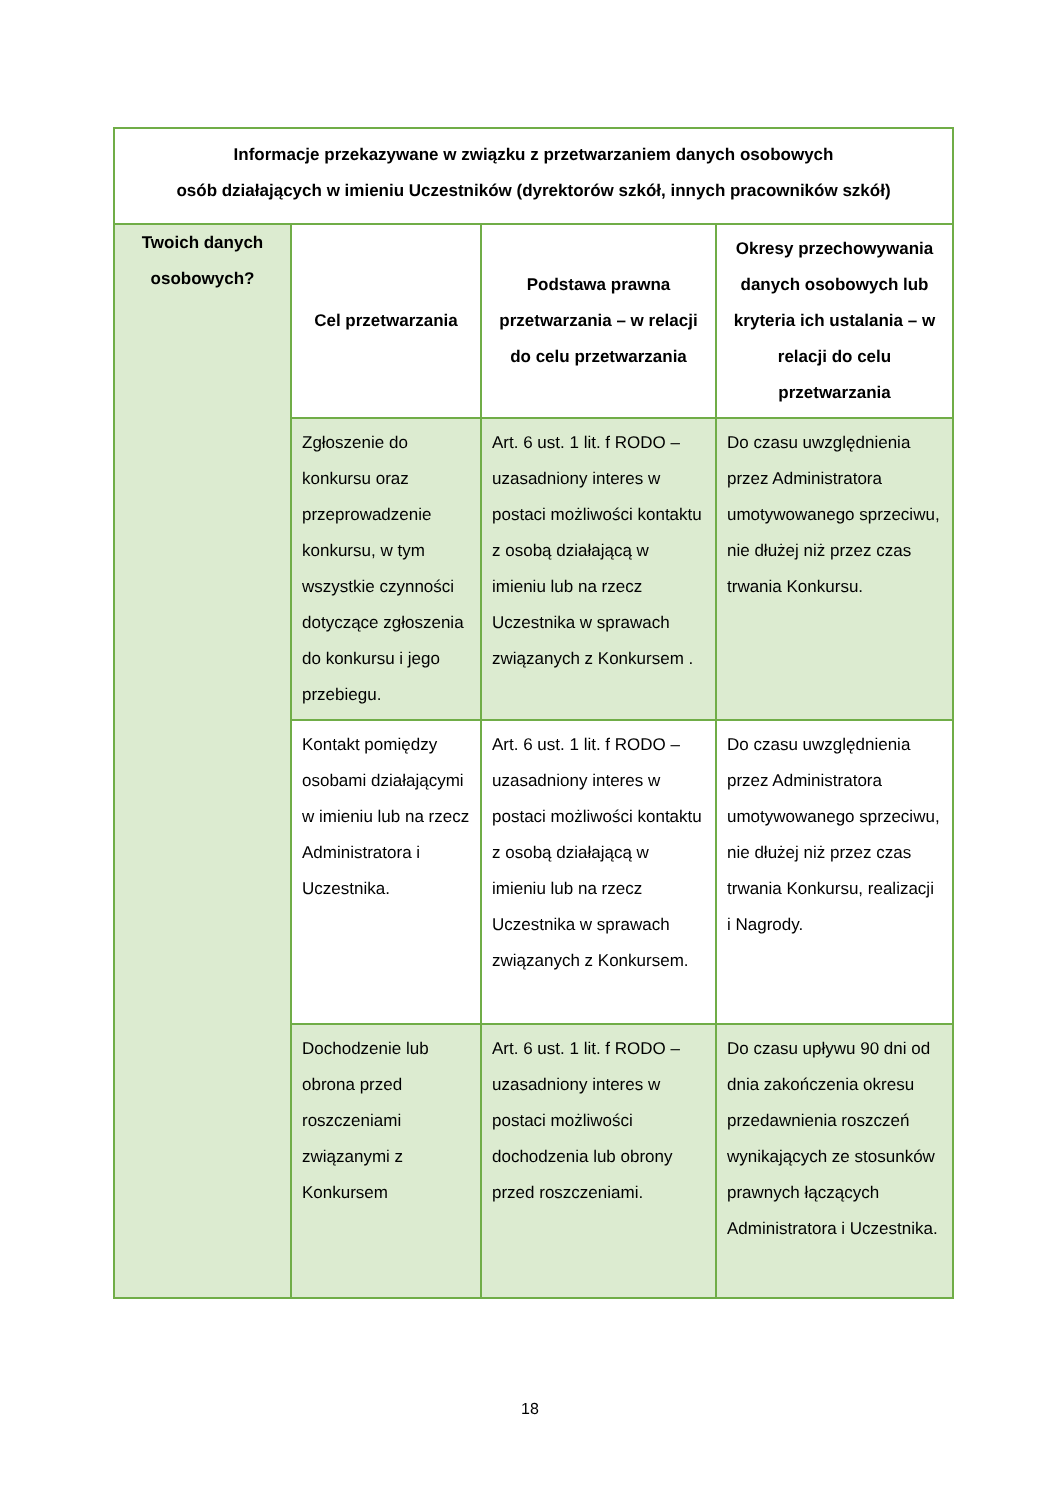| Informacje przekazywane w związku z przetwarzaniem danych osobowych osób działających w imieniu Uczestników (dyrektorów szkół, innych pracowników szkół) | | | |
| --- | --- | --- | --- |
| Twoich danych osobowych? | Cel przetwarzania | Podstawa prawna przetwarzania – w relacji do celu przetwarzania | Okresy przechowywania danych osobowych lub kryteria ich ustalania – w relacji do celu przetwarzania |
| | Zgłoszenie do konkursu oraz przeprowadzenie konkursu, w tym wszystkie czynności dotyczące zgłoszenia do konkursu i jego przebiegu. | Art. 6 ust. 1 lit. f RODO – uzasadniony interes w postaci możliwości kontaktu z osobą działającą w imieniu lub na rzecz Uczestnika w sprawach związanych z Konkursem . | Do czasu uwzględnienia przez Administratora umotywowanego sprzeciwu, nie dłużej niż przez czas trwania Konkursu. |
| | Kontakt pomiędzy osobami działającymi w imieniu lub na rzecz Administratora i Uczestnika. | Art. 6 ust. 1 lit. f RODO – uzasadniony interes w postaci możliwości kontaktu z osobą działającą w imieniu lub na rzecz Uczestnika w sprawach związanych z Konkursem. | Do czasu uwzględnienia przez Administratora umotywowanego sprzeciwu, nie dłużej niż przez czas trwania Konkursu, realizacji i Nagrody. |
| | Dochodzenie lub obrona przed roszczeniami związanymi z Konkursem | Art. 6 ust. 1 lit. f RODO – uzasadniony interes w postaci możliwości dochodzenia lub obrony przed roszczeniami. | Do czasu upływu 90 dni od dnia zakończenia okresu przedawnienia roszczeń wynikających ze stosunków prawnych łączących Administratora i Uczestnika. |
18